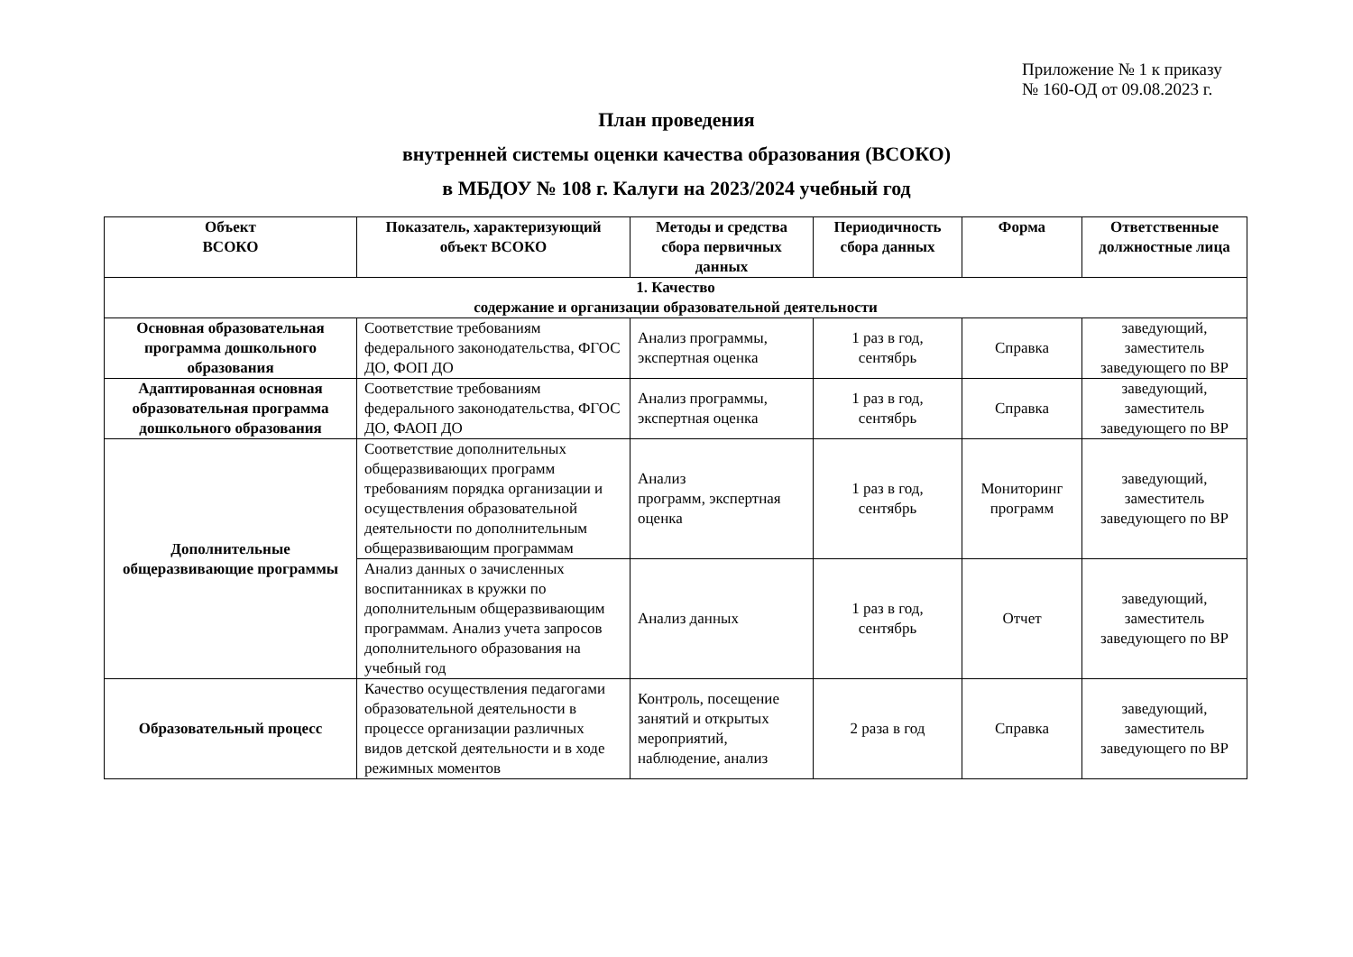Приложение № 1 к приказу
№ 160-ОД от 09.08.2023 г.
План проведения
внутренней системы оценки качества образования (ВСОКО)
в МБДОУ № 108 г. Калуги на 2023/2024 учебный год
| Объект ВСОКО | Показатель, характеризующий объект ВСОКО | Методы и средства сбора первичных данных | Периодичность сбора данных | Форма | Ответственные должностные лица |
| --- | --- | --- | --- | --- | --- |
| 1. Качество содержание и организации образовательной деятельности | | | | | |
| Основная образовательная программа дошкольного образования | Соответствие требованиям федерального законодательства, ФГОС ДО, ФОП ДО | Анализ программы, экспертная оценка | 1 раз в год, сентябрь | Справка | заведующий, заместитель заведующего по ВР |
| Адаптированная основная образовательная программа дошкольного образования | Соответствие требованиям федерального законодательства, ФГОС ДО, ФАОП ДО | Анализ программы, экспертная оценка | 1 раз в год, сентябрь | Справка | заведующий, заместитель заведующего по ВР |
| Дополнительные общеразвивающие программы | Соответствие дополнительных общеразвивающих программ требованиям порядка организации и осуществления образовательной деятельности по дополнительным общеразвивающим программам | Анализ программ, экспертная оценка | 1 раз в год, сентябрь | Мониторинг программ | заведующий, заместитель заведующего по ВР |
| | Анализ данных о зачисленных воспитанниках в кружки по дополнительным общеразвивающим программам. Анализ учета запросов дополнительного образования на учебный год | Анализ данных | 1 раз в год, сентябрь | Отчет | заведующий, заместитель заведующего по ВР |
| Образовательный процесс | Качество осуществления педагогами образовательной деятельности в процессе организации различных видов детской деятельности и в ходе режимных моментов | Контроль, посещение занятий и открытых мероприятий, наблюдение, анализ | 2 раза в год | Справка | заведующий, заместитель заведующего по ВР |